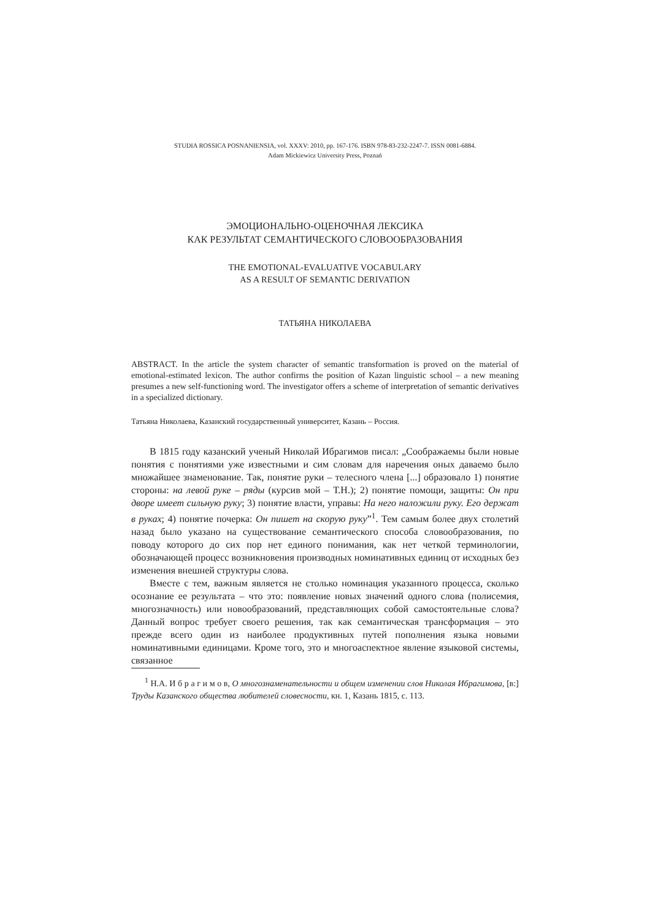STUDIA ROSSICA POSNANIENSIA, vol. XXXV: 2010, pp. 167-176. ISBN 978-83-232-2247-7. ISSN 0081-6884.
Adam Mickiewicz University Press, Poznań
ЭМОЦИОНАЛЬНО-ОЦЕНОЧНАЯ ЛЕКСИКА
КАК РЕЗУЛЬТАТ СЕМАНТИЧЕСКОГО СЛОВООБРАЗОВАНИЯ
THE EMOTIONAL-EVALUATIVE VOCABULARY
AS A RESULT OF SEMANTIC DERIVATION
ТАТЬЯНА НИКОЛАЕВА
ABSTRACT. In the article the system character of semantic transformation is proved on the material of emotional-estimated lexicon. The author confirms the position of Kazan linguistic school – a new meaning presumes a new self-functioning word. The investigator offers a scheme of interpretation of semantic derivatives in a specialized dictionary.
Татьяна Николаева, Казанский государственный университет, Казань – Россия.
В 1815 году казанский ученый Николай Ибрагимов писал: „Соображаемы были новые понятия с понятиями уже известными и сим словам для наречения оных даваемо было множайшее знаменование. Так, понятие руки – телесного члена [...] образовало 1) понятие стороны: на левой руке – ряды (курсив мой – Т.Н.); 2) понятие помощи, защиты: Он при дворе имеет сильную руку; 3) понятие власти, управы: На него наложили руку. Его держат в руках; 4) понятие почерка: Он пишет на скорую руку”<sup>1</sup>. Тем самым более двух столетий назад было указано на существование семантического способа словообразования, по поводу которого до сих пор нет единого понимания, как нет четкой терминологии, обозначающей процесс возникновения производных номинативных единиц от исходных без изменения внешней структуры слова.
Вместе с тем, важным является не столько номинация указанного процесса, сколько осознание ее результата – что это: появление новых значений одного слова (полисемия, многозначность) или новообразований, представляющих собой самостоятельные слова? Данный вопрос требует своего решения, так как семантическая трансформация – это прежде всего один из наиболее продуктивных путей пополнения языка новыми номинативными единицами. Кроме того, это и многоаспектное явление языковой системы, связанное
<sup>1</sup> Н.А. И б р а г и м о в, О многознаменательности и общем изменении слов Николая Ибрагимова, [в:] Труды Казанского общества любителей словесности, кн. 1, Казань 1815, с. 113.